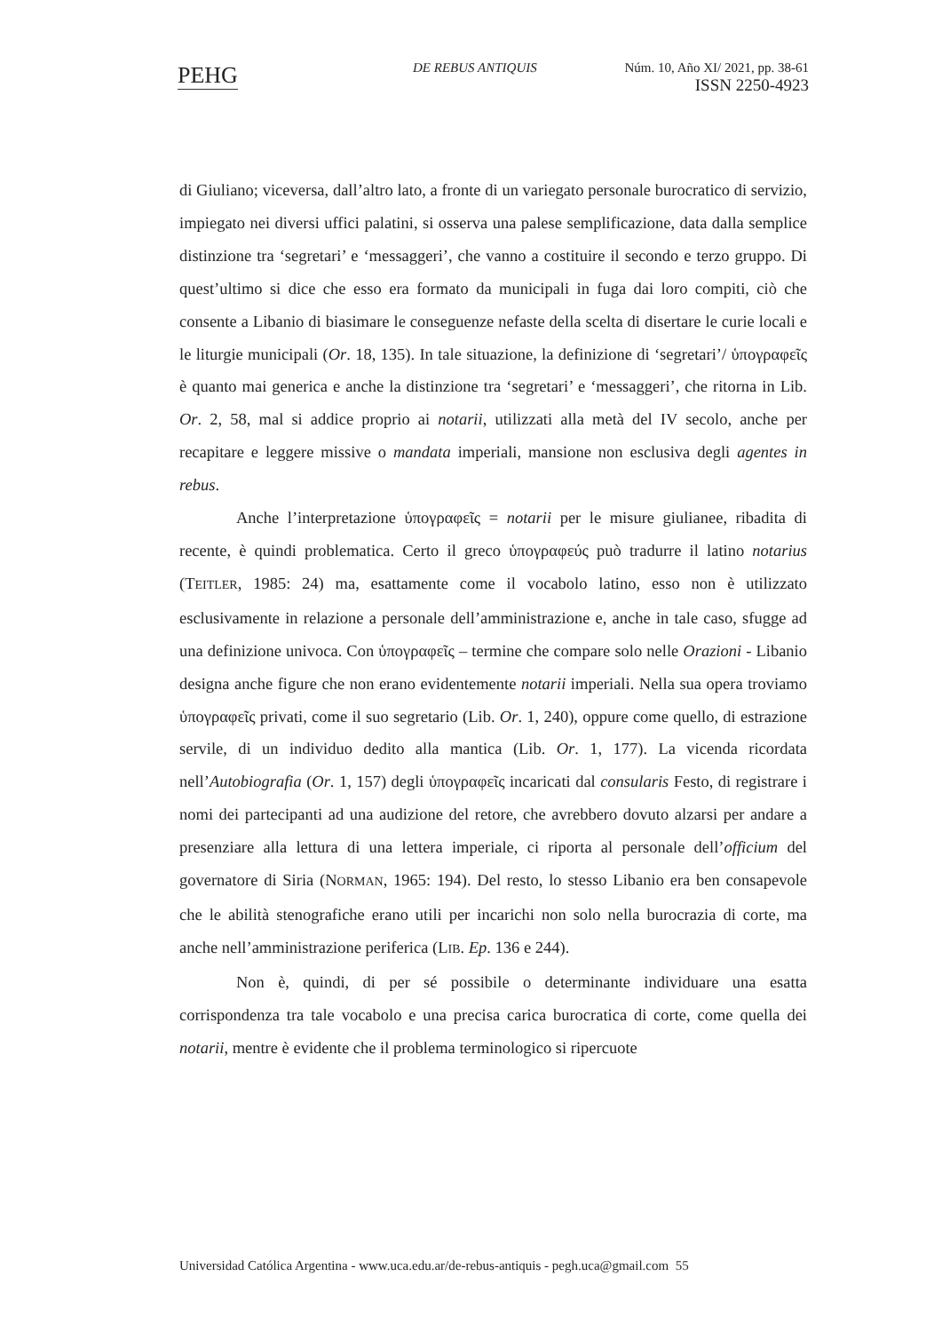PEHG DE REBUS ANTIQUIS
Núm. 10, Año XI/ 2021, pp. 38-61
ISSN 2250-4923
di Giuliano; viceversa, dall’altro lato, a fronte di un variegato personale burocratico di servizio, impiegato nei diversi uffici palatini, si osserva una palese semplificazione, data dalla semplice distinzione tra ‘segretari’ e ‘messaggeri’, che vanno a costituire il secondo e terzo gruppo. Di quest’ultimo si dice che esso era formato da municipali in fuga dai loro compiti, ciò che consente a Libanio di biasimare le conseguenze nefaste della scelta di disertare le curie locali e le liturgie municipali (Or. 18, 135). In tale situazione, la definizione di ‘segretari’/ ὑπογραφεῖς è quanto mai generica e anche la distinzione tra ‘segretari’ e ‘messaggeri’, che ritorna in Lib. Or. 2, 58, mal si addice proprio ai notarii, utilizzati alla metà del IV secolo, anche per recapitare e leggere missive o mandata imperiali, mansione non esclusiva degli agentes in rebus.
Anche l’interpretazione ὑπογραφεῖς = notarii per le misure giulianee, ribadita di recente, è quindi problematica. Certo il greco ὑπογραφεύς può tradurre il latino notarius (TEITLER, 1985: 24) ma, esattamente come il vocabolo latino, esso non è utilizzato esclusivamente in relazione a personale dell’amministrazione e, anche in tale caso, sfugge ad una definizione univoca. Con ὑπογραφεῖς – termine che compare solo nelle Orazioni - Libanio designa anche figure che non erano evidentemente notarii imperiali. Nella sua opera troviamo ὑπογραφεῖς privati, come il suo segretario (Lib. Or. 1, 240), oppure come quello, di estrazione servile, di un individuo dedito alla mantica (Lib. Or. 1, 177). La vicenda ricordata nell’Autobiografia (Or. 1, 157) degli ὑπογραφεῖς incaricati dal consularis Festo, di registrare i nomi dei partecipanti ad una audizione del retore, che avrebbero dovuto alzarsi per andare a presenziare alla lettura di una lettera imperiale, ci riporta al personale dell’officium del governatore di Siria (NORMAN, 1965: 194). Del resto, lo stesso Libanio era ben consapevole che le abilità stenografiche erano utili per incarichi non solo nella burocrazia di corte, ma anche nell’amministrazione periferica (LIB. Ep. 136 e 244).
Non è, quindi, di per sé possibile o determinante individuare una esatta corrispondenza tra tale vocabolo e una precisa carica burocratica di corte, come quella dei notarii, mentre è evidente che il problema terminologico si ripercuote
Universidad Católica Argentina - www.uca.edu.ar/de-rebus-antiquis - pegh.uca@gmail.com 55